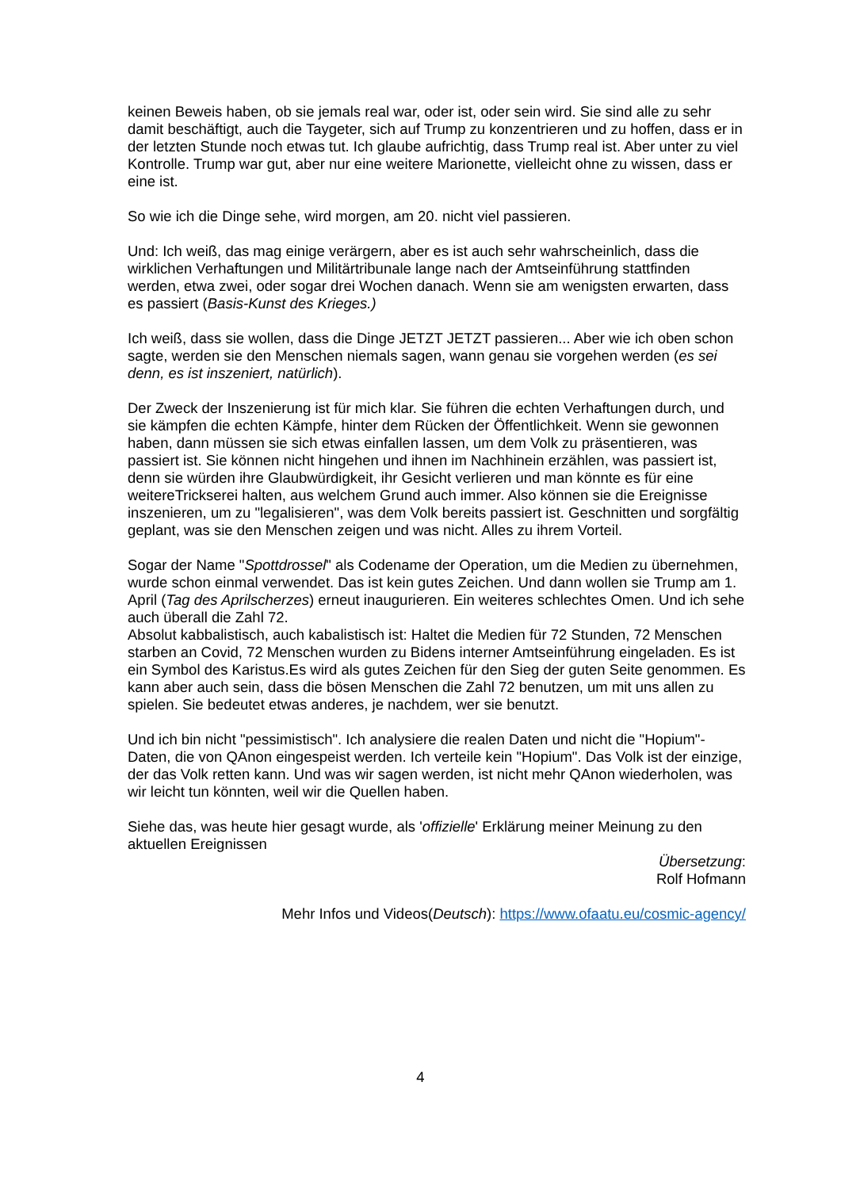keinen Beweis haben, ob sie jemals real war, oder ist, oder sein wird. Sie sind alle zu sehr damit beschäftigt, auch die Taygeter, sich auf Trump zu konzentrieren und zu hoffen, dass er in der letzten Stunde noch etwas tut. Ich glaube aufrichtig, dass Trump real ist. Aber unter zu viel Kontrolle. Trump war gut, aber nur eine weitere Marionette, vielleicht ohne zu wissen, dass er eine ist.
So wie ich die Dinge sehe, wird morgen, am 20. nicht viel passieren.
Und: Ich weiß, das mag einige verärgern, aber es ist auch sehr wahrscheinlich, dass die wirklichen Verhaftungen und Militärtribunale lange nach der Amtseinführung stattfinden werden, etwa zwei, oder sogar drei Wochen danach. Wenn sie am wenigsten erwarten, dass es passiert (Basis-Kunst des Krieges.)
Ich weiß, dass sie wollen, dass die Dinge JETZT JETZT passieren... Aber wie ich oben schon sagte, werden sie den Menschen niemals sagen, wann genau sie vorgehen werden (es sei denn, es ist inszeniert, natürlich).
Der Zweck der Inszenierung ist für mich klar. Sie führen die echten Verhaftungen durch, und sie kämpfen die echten Kämpfe, hinter dem Rücken der Öffentlichkeit. Wenn sie gewonnen haben, dann müssen sie sich etwas einfallen lassen, um dem Volk zu präsentieren, was passiert ist. Sie können nicht hingehen und ihnen im Nachhinein erzählen, was passiert ist, denn sie würden ihre Glaubwürdigkeit, ihr Gesicht verlieren und man könnte es für eine weitereTrickserei halten, aus welchem Grund auch immer. Also können sie die Ereignisse inszenieren, um zu "legalisieren", was dem Volk bereits passiert ist. Geschnitten und sorgfältig geplant, was sie den Menschen zeigen und was nicht. Alles zu ihrem Vorteil.
Sogar der Name "Spottdrossel" als Codename der Operation, um die Medien zu übernehmen, wurde schon einmal verwendet. Das ist kein gutes Zeichen. Und dann wollen sie Trump am 1. April (Tag des Aprilscherzes) erneut inaugurieren. Ein weiteres schlechtes Omen. Und ich sehe auch überall die Zahl 72.
Absolut kabbalistisch, auch kabalistisch ist: Haltet die Medien für 72 Stunden, 72 Menschen starben an Covid, 72 Menschen wurden zu Bidens interner Amtseinführung eingeladen. Es ist ein Symbol des Karistus.Es wird als gutes Zeichen für den Sieg der guten Seite genommen. Es kann aber auch sein, dass die bösen Menschen die Zahl 72 benutzen, um mit uns allen zu spielen. Sie bedeutet etwas anderes, je nachdem, wer sie benutzt.
Und ich bin nicht "pessimistisch". Ich analysiere die realen Daten und nicht die "Hopium"-Daten, die von QAnon eingespeist werden. Ich verteile kein "Hopium". Das Volk ist der einzige, der das Volk retten kann. Und was wir sagen werden, ist nicht mehr QAnon wiederholen, was wir leicht tun könnten, weil wir die Quellen haben.
Siehe das, was heute hier gesagt wurde, als 'offizielle' Erklärung meiner Meinung zu den aktuellen Ereignissen
Übersetzung:
Rolf Hofmann
Mehr Infos und Videos(Deutsch): https://www.ofaatu.eu/cosmic-agency/
4